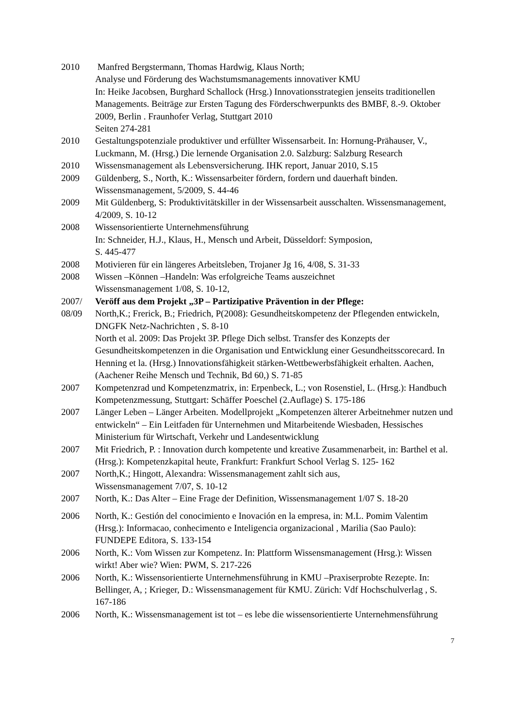2010 Manfred Bergstermann, Thomas Hardwig, Klaus North;
Analyse und Förderung des Wachstumsmanagements innovativer KMU
In: Heike Jacobsen, Burghard Schallock (Hrsg.) Innovationsstrategien jenseits traditionellen Managements. Beiträge zur Ersten Tagung des Förderschwerpunkts des BMBF, 8.-9. Oktober 2009, Berlin . Fraunhofer Verlag, Stuttgart 2010
Seiten 274-281
2010 Gestaltungspotenziale produktiver und erfüllter Wissensarbeit. In: Hornung-Prähauser, V., Luckmann, M. (Hrsg.) Die lernende Organisation 2.0. Salzburg: Salzburg Research
2010 Wissensmanagement als Lebensversicherung. IHK report, Januar 2010, S.15
2009 Güldenberg, S., North, K.: Wissensarbeiter fördern, fordern und dauerhaft binden. Wissensmanagement, 5/2009, S. 44-46
2009 Mit Güldenberg, S: Produktivitätskiller in der Wissensarbeit ausschalten. Wissensmanagement, 4/2009, S. 10-12
2008 Wissensorientierte Unternehmensführung
In: Schneider, H.J., Klaus, H., Mensch und Arbeit, Düsseldorf: Symposion,
S. 445-477
2008 Motivieren für ein längeres Arbeitsleben, Trojaner Jg 16, 4/08, S. 31-33
2008 Wissen –Können –Handeln: Was erfolgreiche Teams auszeichnet
Wissensmanagement 1/08, S. 10-12,
2007/
08/09
Veröff aus dem Projekt „3P – Partizipative Prävention in der Pflege:
North,K.; Frerick, B.; Friedrich, P(2008): Gesundheitskompetenz der Pflegenden entwickeln, DNGFK Netz-Nachrichten , S. 8-10
North et al. 2009: Das Projekt 3P. Pflege Dich selbst. Transfer des Konzepts der Gesundheitskompetenzen in die Organisation und Entwicklung einer Gesundheitsscorecard. In Henning et la. (Hrsg.) Innovationsfähigkeit stärken-Wettbewerbsfähigkeit erhalten. Aachen, (Aachener Reihe Mensch und Technik, Bd 60,) S. 71-85
2007 Kompetenzrad und Kompetenzmatrix, in: Erpenbeck, L.; von Rosenstiel, L. (Hrsg.): Handbuch Kompetenzmessung, Stuttgart: Schäffer Poeschel (2.Auflage) S. 175-186
2007 Länger Leben – Länger Arbeiten. Modellprojekt „Kompetenzen älterer Arbeitnehmer nutzen und entwickeln“ – Ein Leitfaden für Unternehmen und Mitarbeitende Wiesbaden, Hessisches Ministerium für Wirtschaft, Verkehr und Landesentwicklung
2007 Mit Friedrich, P. : Innovation durch kompetente und kreative Zusammenarbeit, in: Barthel et al. (Hrsg.): Kompetenzkapital heute, Frankfurt: Frankfurt School Verlag S. 125- 162
2007 North,K.; Hingott, Alexandra: Wissensmanagement zahlt sich aus,
Wissensmanagement 7/07, S. 10-12
2007 North, K.: Das Alter – Eine Frage der Definition, Wissensmanagement 1/07 S. 18-20
2006 North, K.: Gestión del conocimiento e Inovación en la empresa, in: M.L. Pomim Valentim (Hrsg.): Informacao, conhecimento e Inteligencia organizacional , Marilia (Sao Paulo): FUNDEPE Editora, S. 133-154
2006 North, K.: Vom Wissen zur Kompetenz. In: Plattform Wissensmanagement (Hrsg.): Wissen wirkt! Aber wie? Wien: PWM, S. 217-226
2006 North, K.: Wissensorientierte Unternehmensführung in KMU –Praxiserprobte Rezepte. In: Bellinger, A, ; Krieger, D.: Wissensmanagement für KMU. Zürich: Vdf Hochschulverlag , S. 167-186
2006 North, K.: Wissensmanagement ist tot – es lebe die wissensorientierte Unternehmensführung
7